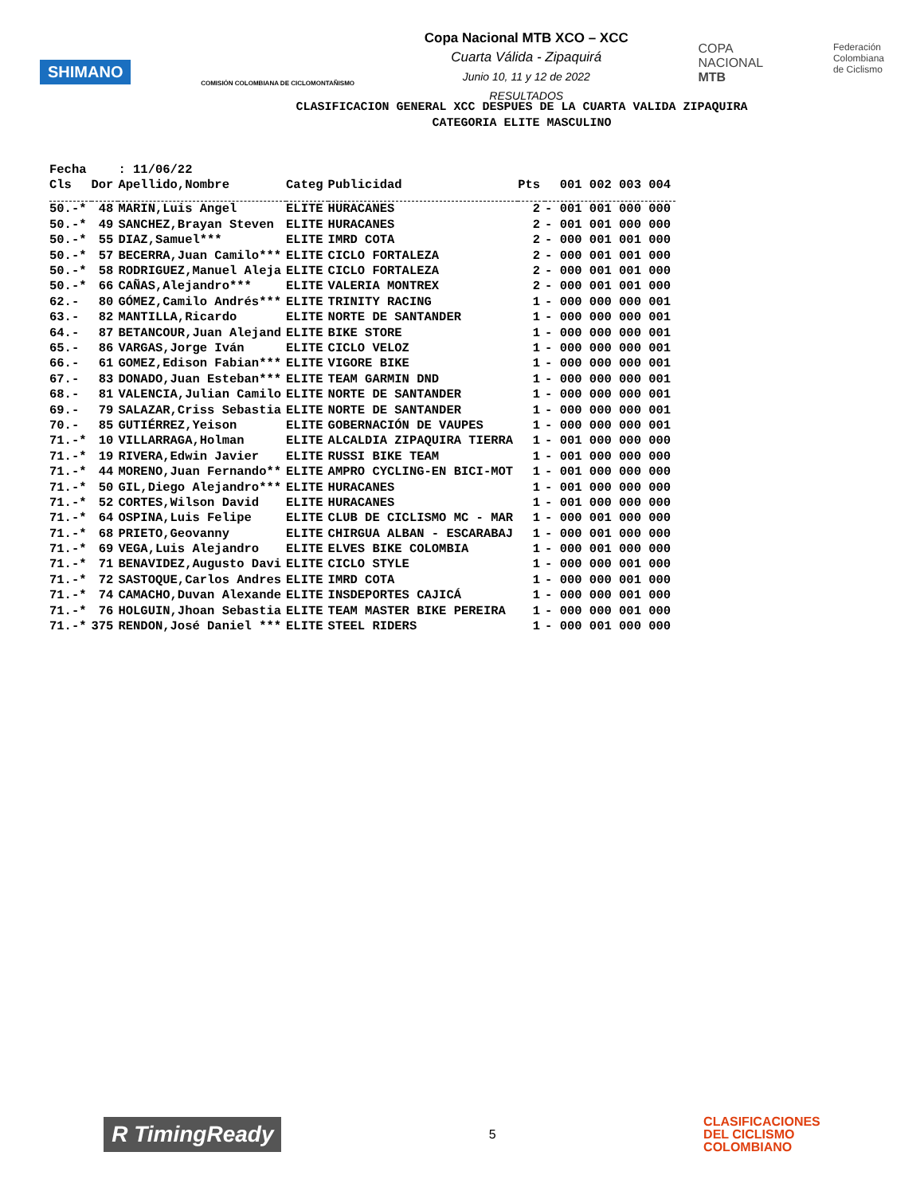SHIMANO
COMISIÓN COLOMBIANA DE CICLOMONTAÑISMO
Copa Nacional MTB XCO – XCC
Cuarta Válida - Zipaquirá
Junio 10, 11 y 12 de 2022
RESULTADOS
COPA
NACIONAL
MTB
Federación
Colombiana
de Ciclismo
CLASIFICACION GENERAL XCC DESPUES DE LA CUARTA VALIDA ZIPAQUIRA
CATEGORIA ELITE MASCULINO
| Fecha | | : 11/06/22 | | | | |
| --- | --- | --- | --- | --- | --- | --- |
| Cls | Dor | Apellido,Nombre | Categ | Publicidad | Pts | 001 002 003 004 |
| 50.-* | 48 | MARIN,Luis Angel | ELITE | HURACANES | 2 | - 001 001 000 000 |
| 50.-* | 49 | SANCHEZ,Brayan Steven | ELITE | HURACANES | 2 | - 001 001 000 000 |
| 50.-* | 55 | DIAZ,Samuel*** | ELITE | IMRD COTA | 2 | - 000 001 001 000 |
| 50.-* | 57 | BECERRA,Juan Camilo*** | ELITE | CICLO FORTALEZA | 2 | - 000 001 001 000 |
| 50.-* | 58 | RODRIGUEZ,Manuel Aleja | ELITE | CICLO FORTALEZA | 2 | - 000 001 001 000 |
| 50.-* | 66 | CAÑAS,Alejandro*** | ELITE | VALERIA MONTREX | 2 | - 000 001 001 000 |
| 62.- | 80 | GÓMEZ,Camilo Andrés*** | ELITE | TRINITY RACING | 1 | - 000 000 000 001 |
| 63.- | 82 | MANTILLA,Ricardo | ELITE | NORTE DE SANTANDER | 1 | - 000 000 000 001 |
| 64.- | 87 | BETANCOUR,Juan Alejand | ELITE | BIKE STORE | 1 | - 000 000 000 001 |
| 65.- | 86 | VARGAS,Jorge Iván | ELITE | CICLO VELOZ | 1 | - 000 000 000 001 |
| 66.- | 61 | GOMEZ,Edison Fabian*** | ELITE | VIGORE BIKE | 1 | - 000 000 000 001 |
| 67.- | 83 | DONADO,Juan Esteban*** | ELITE | TEAM GARMIN DND | 1 | - 000 000 000 001 |
| 68.- | 81 | VALENCIA,Julian Camilo | ELITE | NORTE DE SANTANDER | 1 | - 000 000 000 001 |
| 69.- | 79 | SALAZAR,Criss Sebastia | ELITE | NORTE DE SANTANDER | 1 | - 000 000 000 001 |
| 70.- | 85 | GUTIÉRREZ,Yeison | ELITE | GOBERNACIÓN DE VAUPES | 1 | - 000 000 000 001 |
| 71.-* | 10 | VILLARRAGA,Holman | ELITE | ALCALDIA ZIPAQUIRA TIERRA | 1 | - 001 000 000 000 |
| 71.-* | 19 | RIVERA,Edwin Javier | ELITE | RUSSI BIKE TEAM | 1 | - 001 000 000 000 |
| 71.-* | 44 | MORENO,Juan Fernando** | ELITE | AMPRO CYCLING-EN BICI-MOT | 1 | - 001 000 000 000 |
| 71.-* | 50 | GIL,Diego Alejandro*** | ELITE | HURACANES | 1 | - 001 000 000 000 |
| 71.-* | 52 | CORTES,Wilson David | ELITE | HURACANES | 1 | - 001 000 000 000 |
| 71.-* | 64 | OSPINA,Luis Felipe | ELITE | CLUB DE CICLISMO MC - MAR | 1 | - 000 001 000 000 |
| 71.-* | 68 | PRIETO,Geovanny | ELITE | CHIRGUA ALBAN - ESCARABAJ | 1 | - 000 001 000 000 |
| 71.-* | 69 | VEGA,Luis Alejandro | ELITE | ELVES BIKE COLOMBIA | 1 | - 000 001 000 000 |
| 71.-* | 71 | BENAVIDEZ,Augusto Davi | ELITE | CICLO STYLE | 1 | - 000 000 001 000 |
| 71.-* | 72 | SASTOQUE,Carlos Andres | ELITE | IMRD COTA | 1 | - 000 000 001 000 |
| 71.-* | 74 | CAMACHO,Duvan Alexande | ELITE | INSDEPORTES CAJICÁ | 1 | - 000 000 001 000 |
| 71.-* | 76 | HOLGUIN,Jhoan Sebastia | ELITE | TEAM MASTER BIKE PEREIRA | 1 | - 000 000 001 000 |
| 71.-* | 375 | RENDON,José Daniel *** | ELITE | STEEL RIDERS | 1 | - 000 001 000 000 |
R TimingReady
5
CLASIFICACIONES
DEL CICLISMO
COLOMBIANO